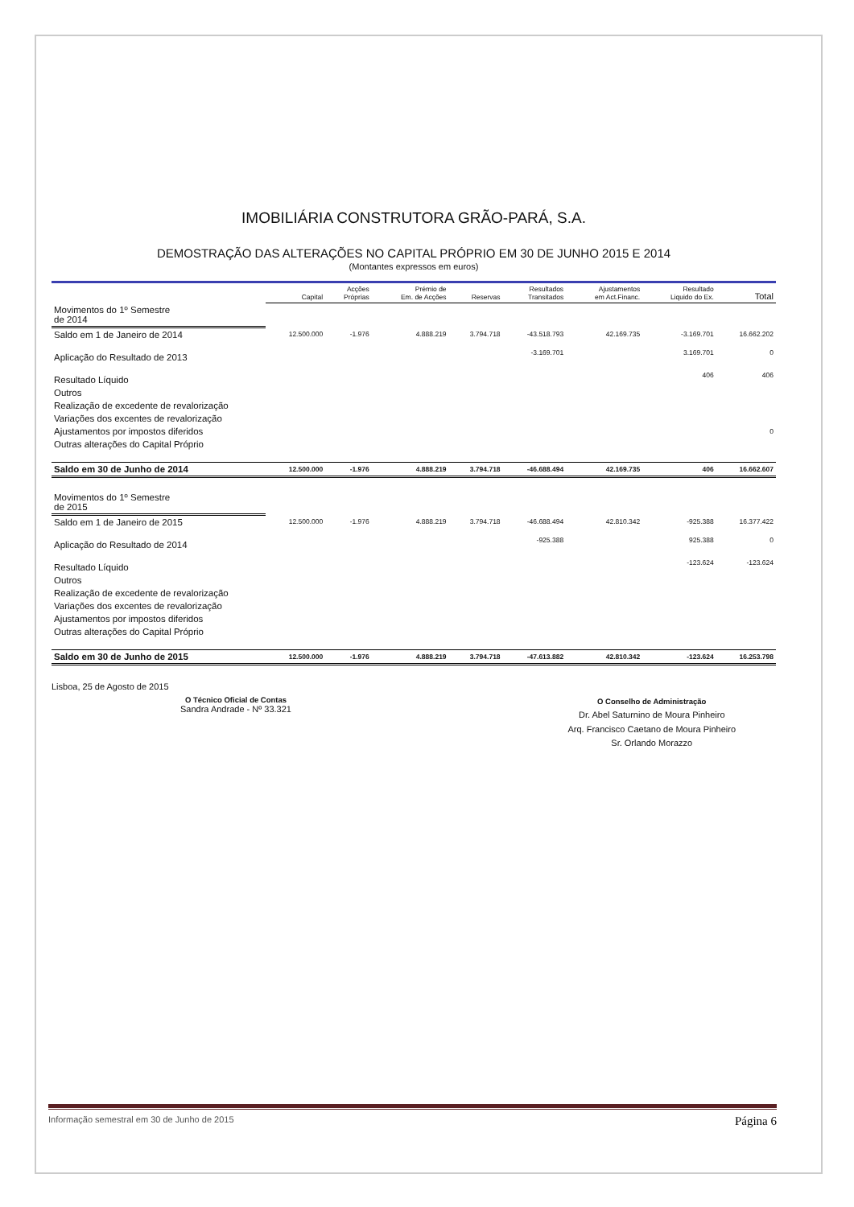IMOBILIÁRIA CONSTRUTORA GRÃO-PARÁ, S.A.
DEMOSTRAÇÃO DAS ALTERAÇÕES NO CAPITAL PRÓPRIO EM 30 DE JUNHO 2015 E 2014
(Montantes expressos em euros)
| | Capital | Acções Próprias | Prémio de Em. de Acções | Reservas | Resultados Transitados | Ajustamentos em Act.Financ. | Resultado Liquido do Ex. | Total |
| --- | --- | --- | --- | --- | --- | --- | --- | --- |
| Movimentos do 1º Semestre de 2014 | | | | | | | | |
| Saldo em 1 de Janeiro de 2014 | 12.500.000 | -1.976 | 4.888.219 | 3.794.718 | -43.518.793 | 42.169.735 | -3.169.701 | 16.662.202 |
| Aplicação do Resultado de 2013 | | | | | -3.169.701 | | 3.169.701 | 0 |
| Resultado Líquido | | | | | | | 406 | 406 |
| Outros | | | | | | | | |
| Realização de excedente de revalorização | | | | | | | | |
| Variações dos excentes de revalorização | | | | | | | | |
| Ajustamentos por impostos diferidos | | | | | | | | 0 |
| Outras alterações do Capital Próprio | | | | | | | | |
| Saldo em 30 de Junho de 2014 | 12.500.000 | -1.976 | 4.888.219 | 3.794.718 | -46.688.494 | 42.169.735 | 406 | 16.662.607 |
| Movimentos do 1º Semestre de 2015 | | | | | | | | |
| Saldo em 1 de Janeiro de 2015 | 12.500.000 | -1.976 | 4.888.219 | 3.794.718 | -46.688.494 | 42.810.342 | -925.388 | 16.377.422 |
| Aplicação do Resultado de 2014 | | | | | -925.388 | | 925.388 | 0 |
| Resultado Líquido | | | | | | | -123.624 | -123.624 |
| Outros | | | | | | | | |
| Realização de excedente de revalorização | | | | | | | | |
| Variações dos excentes de revalorização | | | | | | | | |
| Ajustamentos por impostos diferidos | | | | | | | | |
| Outras alterações do Capital Próprio | | | | | | | | |
| Saldo em 30 de Junho de 2015 | 12.500.000 | -1.976 | 4.888.219 | 3.794.718 | -47.613.882 | 42.810.342 | -123.624 | 16.253.798 |
Lisboa, 25 de Agosto de 2015
O Técnico Oficial de Contas
Sandra Andrade - Nº 33.321
O Conselho de Administração
Dr. Abel Saturnino de Moura Pinheiro
Arq. Francisco Caetano de Moura Pinheiro
Sr. Orlando Morazzo
Informação semestral em 30 de Junho de 2015 Página 6